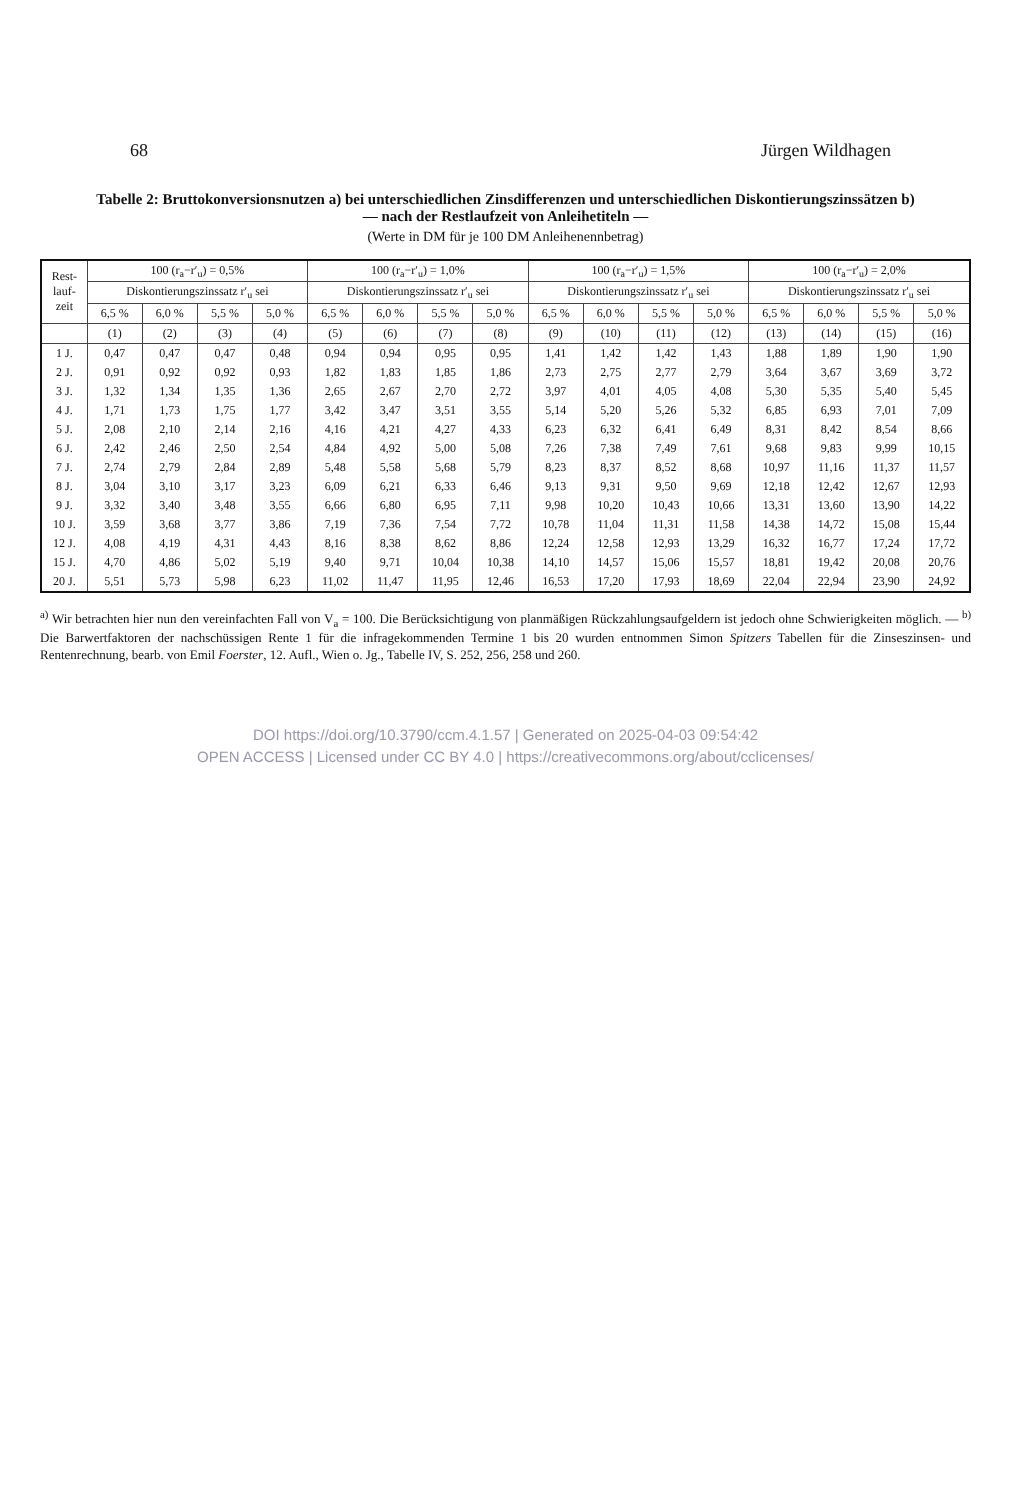68 Jürgen Wildhagen
Tabelle 2: Bruttokonversionsnutzen a) bei unterschiedlichen Zinsdifferenzen und unterschiedlichen Diskontierungszinssätzen b)
— nach der Restlaufzeit von Anleihetiteln —
(Werte in DM für je 100 DM Anleihenennbetrag)
| Rest- lauf- zeit | 100 (r<sub>a</sub>−r′<sub>u</sub>) = 0,5% | | | | 100 (r<sub>a</sub>−r′<sub>u</sub>) = 1,0% | | | | 100 (r<sub>a</sub>−r′<sub>u</sub>) = 1,5% | | | | 100 (r<sub>a</sub>−r′<sub>u</sub>) = 2,0% | | | |
| --- | --- | --- | --- | --- | --- | --- | --- | --- | --- | --- | --- | --- | --- | --- | --- | --- |
| | Diskontierungszinssatz r′<sub>u</sub> sei | | | | Diskontierungszinssatz r′<sub>u</sub> sei | | | | Diskontierungszinssatz r′<sub>u</sub> sei | | | | Diskontierungszinssatz r′<sub>u</sub> sei | | | |
| | 6,5 % | 6,0 % | 5,5 % | 5,0 % | 6,5 % | 6,0 % | 5,5 % | 5,0 % | 6,5 % | 6,0 % | 5,5 % | 5,0 % | 6,5 % | 6,0 % | 5,5 % | 5,0 % |
| | (1) | (2) | (3) | (4) | (5) | (6) | (7) | (8) | (9) | (10) | (11) | (12) | (13) | (14) | (15) | (16) |
| 1 J. | 0,47 | 0,47 | 0,47 | 0,48 | 0,94 | 0,94 | 0,95 | 0,95 | 1,41 | 1,42 | 1,42 | 1,43 | 1,88 | 1,89 | 1,90 | 1,90 |
| 2 J. | 0,91 | 0,92 | 0,92 | 0,93 | 1,82 | 1,83 | 1,85 | 1,86 | 2,73 | 2,75 | 2,77 | 2,79 | 3,64 | 3,67 | 3,69 | 3,72 |
| 3 J. | 1,32 | 1,34 | 1,35 | 1,36 | 2,65 | 2,67 | 2,70 | 2,72 | 3,97 | 4,01 | 4,05 | 4,08 | 5,30 | 5,35 | 5,40 | 5,45 |
| 4 J. | 1,71 | 1,73 | 1,75 | 1,77 | 3,42 | 3,47 | 3,51 | 3,55 | 5,14 | 5,20 | 5,26 | 5,32 | 6,85 | 6,93 | 7,01 | 7,09 |
| 5 J. | 2,08 | 2,10 | 2,14 | 2,16 | 4,16 | 4,21 | 4,27 | 4,33 | 6,23 | 6,32 | 6,41 | 6,49 | 8,31 | 8,42 | 8,54 | 8,66 |
| 6 J. | 2,42 | 2,46 | 2,50 | 2,54 | 4,84 | 4,92 | 5,00 | 5,08 | 7,26 | 7,38 | 7,49 | 7,61 | 9,68 | 9,83 | 9,99 | 10,15 |
| 7 J. | 2,74 | 2,79 | 2,84 | 2,89 | 5,48 | 5,58 | 5,68 | 5,79 | 8,23 | 8,37 | 8,52 | 8,68 | 10,97 | 11,16 | 11,37 | 11,57 |
| 8 J. | 3,04 | 3,10 | 3,17 | 3,23 | 6,09 | 6,21 | 6,33 | 6,46 | 9,13 | 9,31 | 9,50 | 9,69 | 12,18 | 12,42 | 12,67 | 12,93 |
| 9 J. | 3,32 | 3,40 | 3,48 | 3,55 | 6,66 | 6,80 | 6,95 | 7,11 | 9,98 | 10,20 | 10,43 | 10,66 | 13,31 | 13,60 | 13,90 | 14,22 |
| 10 J. | 3,59 | 3,68 | 3,77 | 3,86 | 7,19 | 7,36 | 7,54 | 7,72 | 10,78 | 11,04 | 11,31 | 11,58 | 14,38 | 14,72 | 15,08 | 15,44 |
| 12 J. | 4,08 | 4,19 | 4,31 | 4,43 | 8,16 | 8,38 | 8,62 | 8,86 | 12,24 | 12,58 | 12,93 | 13,29 | 16,32 | 16,77 | 17,24 | 17,72 |
| 15 J. | 4,70 | 4,86 | 5,02 | 5,19 | 9,40 | 9,71 | 10,04 | 10,38 | 14,10 | 14,57 | 15,06 | 15,57 | 18,81 | 19,42 | 20,08 | 20,76 |
| 20 J. | 5,51 | 5,73 | 5,98 | 6,23 | 11,02 | 11,47 | 11,95 | 12,46 | 16,53 | 17,20 | 17,93 | 18,69 | 22,04 | 22,94 | 23,90 | 24,92 |
<sup>a)</sup> Wir betrachten hier nun den vereinfachten Fall von V<sub>a</sub> = 100. Die Berücksichtigung von planmäßigen Rückzahlungsaufgeldern ist jedoch ohne Schwierigkeiten möglich. — <sup>b)</sup> Die Barwertfaktoren der nachschüssigen Rente 1 für die infragekommenden Termine 1 bis 20 wurden entnommen Simon Spitzers Tabellen für die Zinseszinsen- und Rentenrechnung, bearb. von Emil Foerster, 12. Aufl., Wien o. Jg., Tabelle IV, S. 252, 256, 258 und 260.
DOI https://doi.org/10.3790/ccm.4.1.57 | Generated on 2025-04-03 09:54:42
OPEN ACCESS | Licensed under CC BY 4.0 | https://creativecommons.org/about/cclicenses/